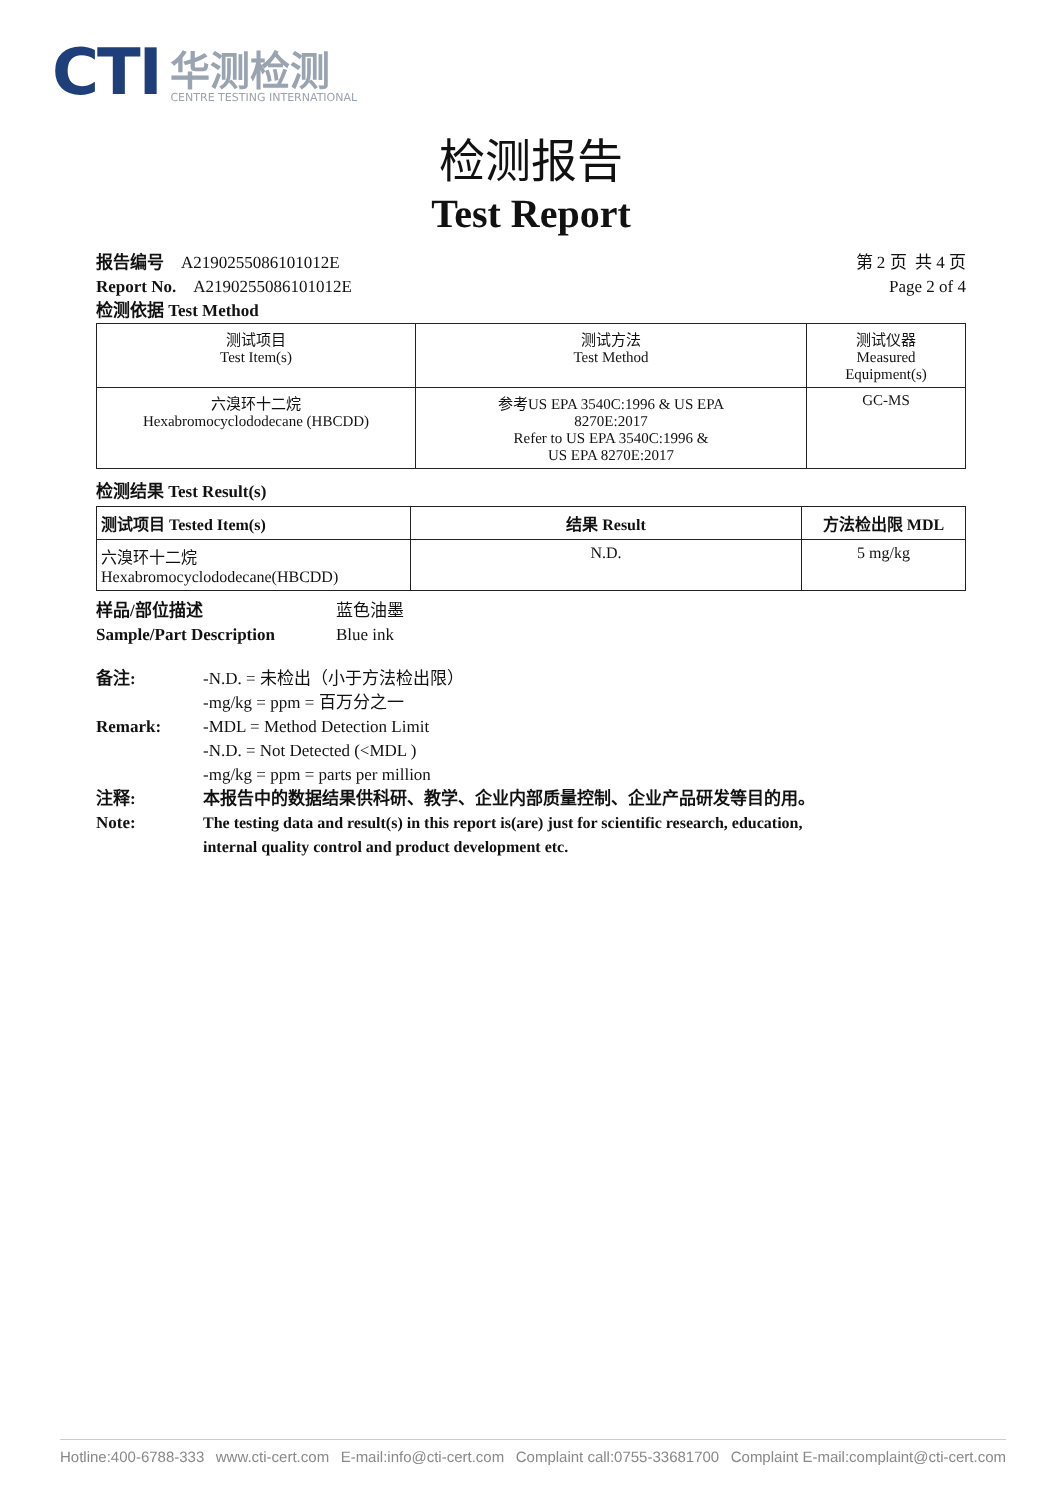CTI
华测检测
CENTRE TESTING INTERNATIONAL
检测报告
Test Report
报告编号 A2190255086101012E
Report No. A2190255086101012E
检测依据 Test Method
第 2 页 共 4 页
Page 2 of 4
| 测试项目 Test Item(s) | 测试方法 Test Method | 测试仪器 Measured Equipment(s) |
| --- | --- | --- |
| 六溴环十二烷 Hexabromocyclododecane (HBCDD) | 参考US EPA 3540C:1996 & US EPA 8270E:2017 Refer to US EPA 3540C:1996 & US EPA 8270E:2017 | GC-MS |
检测结果 Test Result(s)
| 测试项目 Tested Item(s) | 结果 Result | 方法检出限 MDL |
| --- | --- | --- |
| 六溴环十二烷 Hexabromocyclododecane(HBCDD) | N.D. | 5 mg/kg |
样品/部位描述
Sample/Part Description
蓝色油墨
Blue ink
备注:
Remark:
-N.D. = 未检出（小于方法检出限）
-mg/kg = ppm = 百万分之一
-MDL = Method Detection Limit
-N.D. = Not Detected (<MDL )
-mg/kg = ppm = parts per million
注释:
Note:
本报告中的数据结果供科研、教学、企业内部质量控制、企业产品研发等目的用。
The testing data and result(s) in this report is(are) just for scientific research, education,
internal quality control and product development etc.
Hotline:400-6788-333 www.cti-cert.com E-mail:info@cti-cert.com Complaint call:0755-33681700 Complaint E-mail:complaint@cti-cert.com